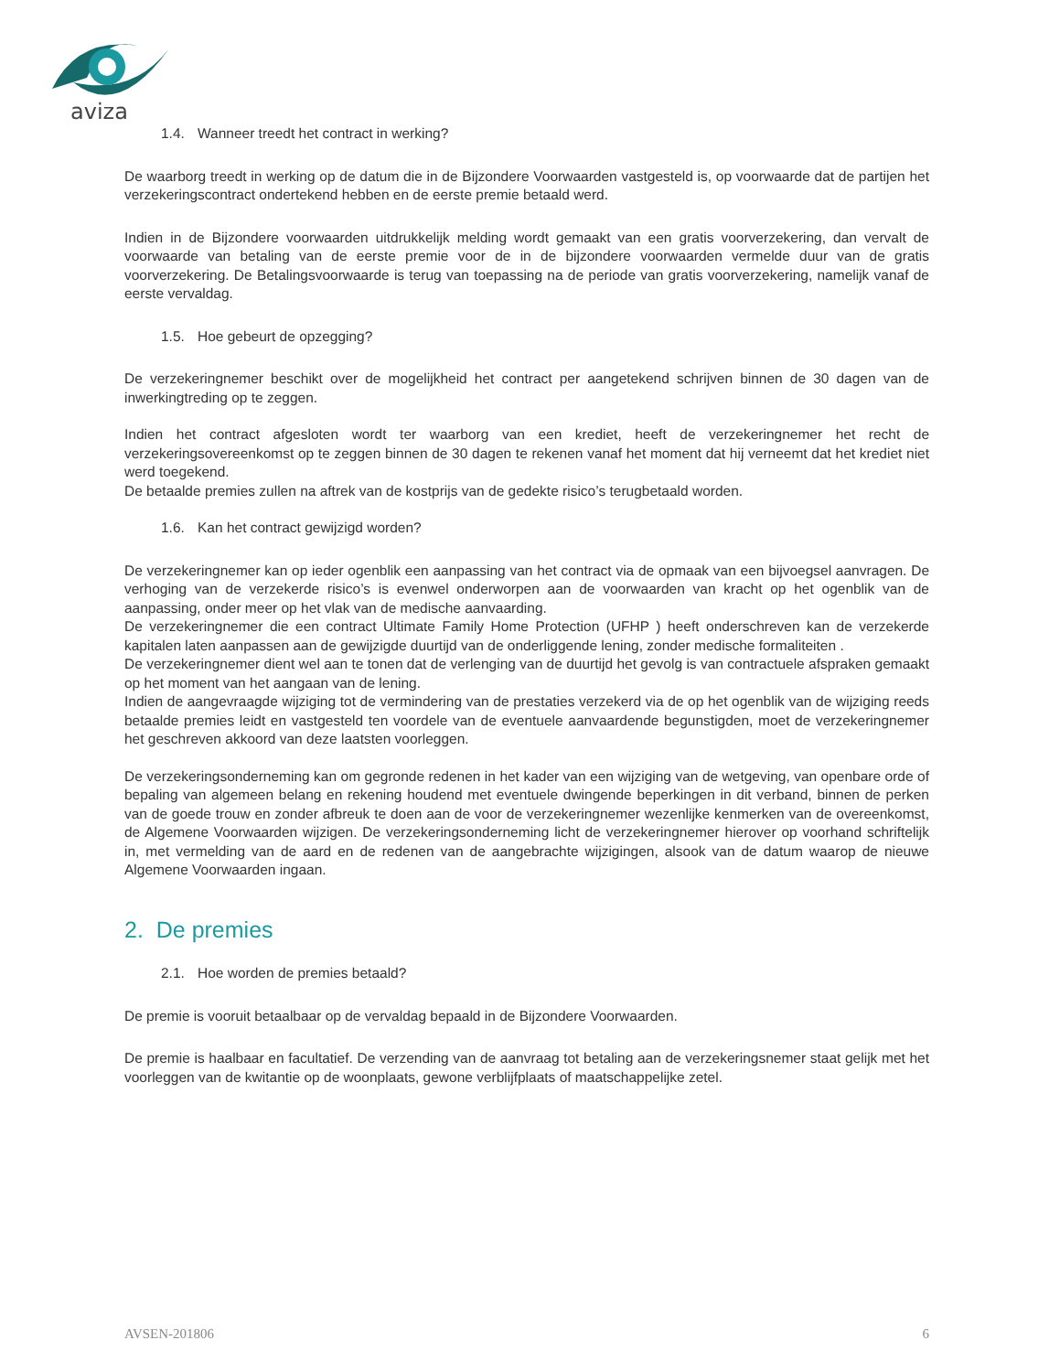aviza
1.4. Wanneer treedt het contract in werking?
De waarborg treedt in werking op de datum die in de Bijzondere Voorwaarden vastgesteld is, op voorwaarde dat de partijen het verzekeringscontract ondertekend hebben en de eerste premie betaald werd.
Indien in de Bijzondere voorwaarden uitdrukkelijk melding wordt gemaakt van een gratis voorverzekering, dan vervalt de voorwaarde van betaling van de eerste premie voor de in de bijzondere voorwaarden vermelde duur van de gratis voorverzekering. De Betalingsvoorwaarde is terug van toepassing na de periode van gratis voorverzekering, namelijk vanaf de eerste vervaldag.
1.5. Hoe gebeurt de opzegging?
De verzekeringnemer beschikt over de mogelijkheid het contract per aangetekend schrijven binnen de 30 dagen van de inwerkingtreding op te zeggen.
Indien het contract afgesloten wordt ter waarborg van een krediet, heeft de verzekeringnemer het recht de verzekeringsovereenkomst op te zeggen binnen de 30 dagen te rekenen vanaf het moment dat hij verneemt dat het krediet niet werd toegekend.
De betaalde premies zullen na aftrek van de kostprijs van de gedekte risico’s terugbetaald worden.
1.6. Kan het contract gewijzigd worden?
De verzekeringnemer kan op ieder ogenblik een aanpassing van het contract via de opmaak van een bijvoegsel aanvragen. De verhoging van de verzekerde risico’s is evenwel onderworpen aan de voorwaarden van kracht op het ogenblik van de aanpassing, onder meer op het vlak van de medische aanvaarding.
De verzekeringnemer die een contract Ultimate Family Home Protection (UFHP ) heeft onderschreven kan de verzekerde kapitalen laten aanpassen aan de gewijzigde duurtijd van de onderliggende lening, zonder medische formaliteiten .
De verzekeringnemer dient wel aan te tonen dat de verlenging van de duurtijd het gevolg is van contractuele afspraken gemaakt op het moment van het aangaan van de lening.
Indien de aangevraagde wijziging tot de vermindering van de prestaties verzekerd via de op het ogenblik van de wijziging reeds betaalde premies leidt en vastgesteld ten voordele van de eventuele aanvaardende begunstigden, moet de verzekeringnemer het geschreven akkoord van deze laatsten voorleggen.
De verzekeringsonderneming kan om gegronde redenen in het kader van een wijziging van de wetgeving, van openbare orde of bepaling van algemeen belang en rekening houdend met eventuele dwingende beperkingen in dit verband, binnen de perken van de goede trouw en zonder afbreuk te doen aan de voor de verzekeringnemer wezenlijke kenmerken van de overeenkomst, de Algemene Voorwaarden wijzigen. De verzekeringsonderneming licht de verzekeringnemer hierover op voorhand schriftelijk in, met vermelding van de aard en de redenen van de aangebrachte wijzigingen, alsook van de datum waarop de nieuwe Algemene Voorwaarden ingaan.
2. De premies
2.1. Hoe worden de premies betaald?
De premie is vooruit betaalbaar op de vervaldag bepaald in de Bijzondere Voorwaarden.
De premie is haalbaar en facultatief. De verzending van de aanvraag tot betaling aan de verzekeringsnemer staat gelijk met het voorleggen van de kwitantie op de woonplaats, gewone verblijfplaats of maatschappelijke zetel.
AVSEN-201806 6